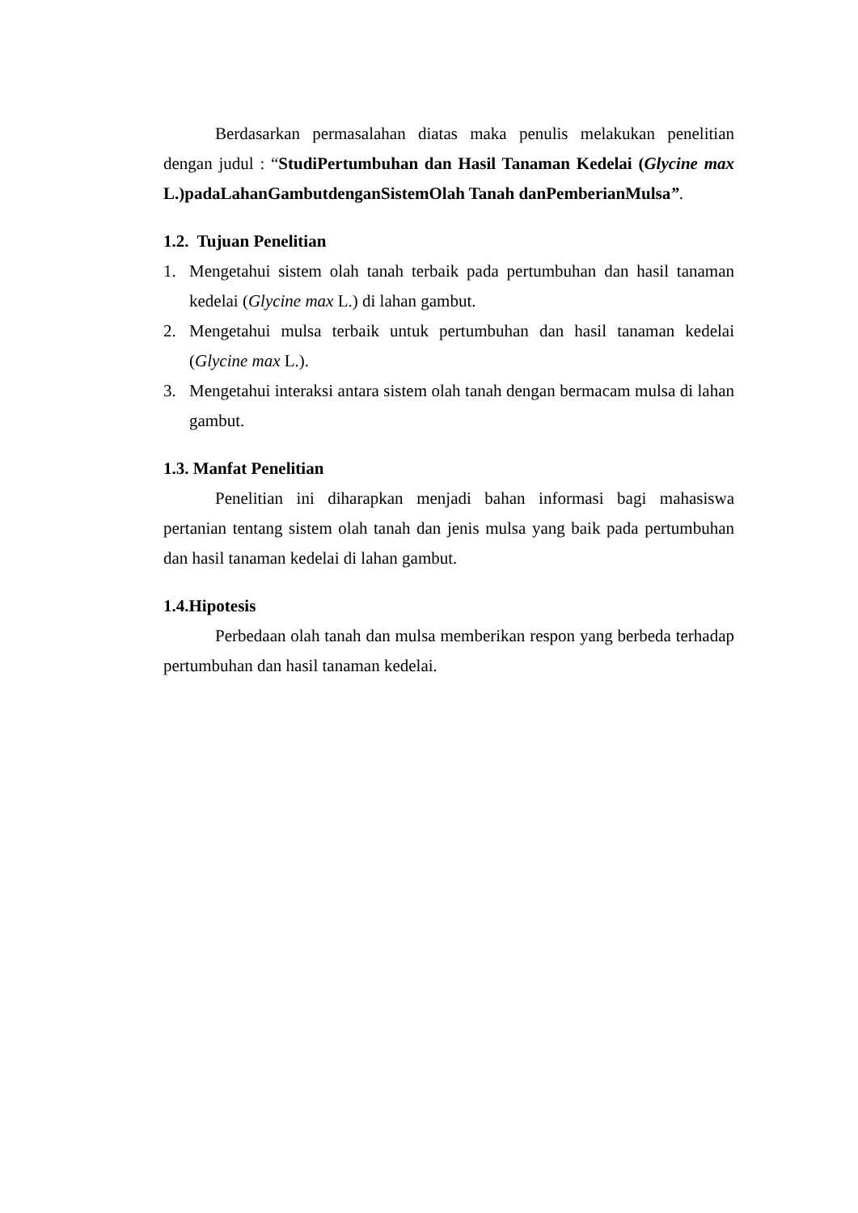Berdasarkan permasalahan diatas maka penulis melakukan penelitian dengan judul : “StudiPertumbuhan dan Hasil Tanaman Kedelai (Glycine max L.)padaLahanGambutdenganSistemOlah Tanah danPemberianMulsa”.
1.2. Tujuan Penelitian
1. Mengetahui sistem olah tanah terbaik pada pertumbuhan dan hasil tanaman kedelai (Glycine max L.) di lahan gambut.
2. Mengetahui mulsa terbaik untuk pertumbuhan dan hasil tanaman kedelai (Glycine max L.).
3. Mengetahui interaksi antara sistem olah tanah dengan bermacam mulsa di lahan gambut.
1.3. Manfat Penelitian
Penelitian ini diharapkan menjadi bahan informasi bagi mahasiswa pertanian tentang sistem olah tanah dan jenis mulsa yang baik pada pertumbuhan dan hasil tanaman kedelai di lahan gambut.
1.4.Hipotesis
Perbedaan olah tanah dan mulsa memberikan respon yang berbeda terhadap pertumbuhan dan hasil tanaman kedelai.